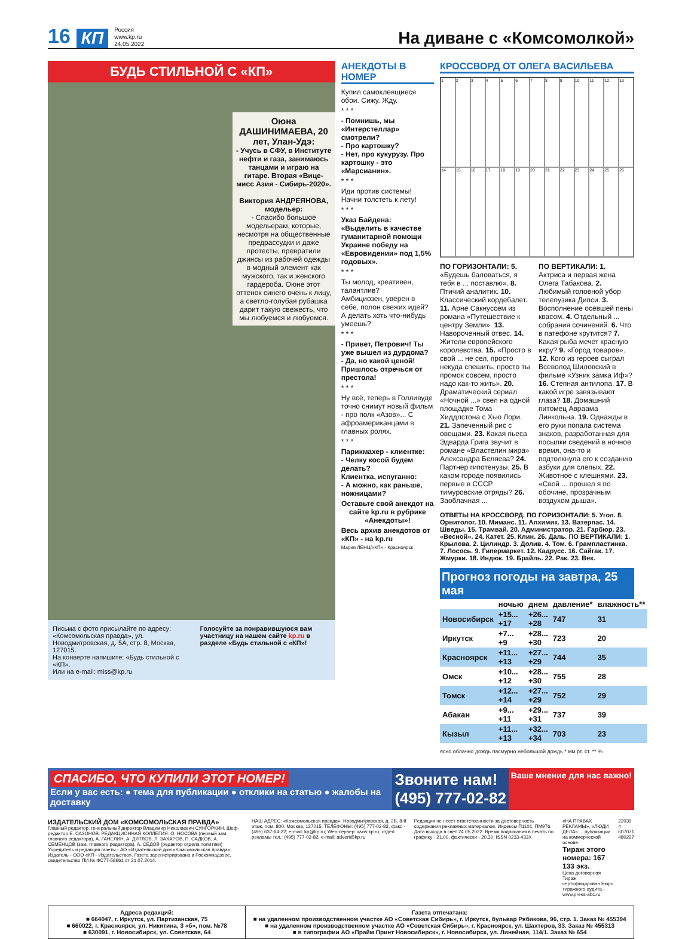16 КП
Россия
www.kp.ru
24.05.2022
На диване с «Комсомолкой»
БУДЬ СТИЛЬНОЙ С «КП»
Оюна ДАШИНИМАЕВА, 20 лет, Улан-Удэ:
- Учусь в СФУ, в Институте нефти и газа, занимаюсь танцами и играю на гитаре. Вторая «Вице-мисс Азия - Сибирь-2020».
Виктория АНДРЕЯНОВА, модельер:
- Спасибо большое модельерам, которые, несмотря на общественные предрассудки и даже протесты, превратили джинсы из рабочей одежды в модный элемент как мужского, так и женского гардероба. Оюне этот оттенок синего очень к лицу, а светло-голубая рубашка дарит такую свежесть, что мы любуемся и любуемся.
Письма с фото присылайте по адресу: «Комсомольская правда», ул. Новодмитровская, д. 5А, стр. 8, Москва, 127015.
На конверте напишите: «Будь стильной с «КП».
Или на e-mail: miss@kp.ru
Голосуйте за понравившуюся вам участницу на нашем сайте kp.ru в разделе «Будь стильной с «КП»!
АНЕКДОТЫ В НОМЕР
Купил самоклеящиеся обои. Сижу. Жду.
* * *
- Помнишь, мы «Интерстеллар» смотрели?
- Про картошку?
- Нет, про кукурузу. Про картошку - это «Марсианин».
* * *
Иди против системы! Начни толстеть к лету!
* * *
Указ Байдена: «Выделить в качестве гуманитарной помощи Украине победу на «Евровидении» под 1,5% годовых».
* * *
Ты молод, креативен, талантлив?
Амбициозен, уверен в себе, полон свежих идей?
А делать хоть что-нибудь умеешь?
* * *
- Привет, Петрович! Ты уже вышел из дурдома?
- Да, но какой ценой! Пришлось отречься от престола!
* * *
Ну всё, теперь в Голливуде точно снимут новый фильм - про полк «Азов»... С афроамериканцами в главных ролях.
* * *
Парикмахер - клиентке:
- Челку косой будем делать?
Клиентка, испуганно:
- А можно, как раньше, ножницами?
Оставьте свой анекдот на сайте kp.ru в рубрике «Анекдоты»!
Весь архив анекдотов от «КП» - на kp.ru
Мария ЛЕНЦ/«КП» - Красноярск
КРОССВОРД ОТ ОЛЕГА ВАСИЛЬЕВА
1
2
3
4
5
6
7
8
9
10
11
12
13
14
15
16
17
18
19
20
21
22
23
24
25
26
ПО ГОРИЗОНТАЛИ: 5. «Будешь баловаться, я тебя в ... поставлю». 8. Птичий аналитик. 10. Классический кордебалет. 11. Арне Сакнуссем из романа «Путешествие к центру Земли». 13. Навороченный отвес. 14. Жители европейского королевства. 15. «Просто в свой ... не сел, просто некуда спешить, просто ты промок совсем, просто надо как-то жить». 20. Драматический сериал «Ночной ...» свел на одной площадке Тома Хиддлстона с Хью Лори. 21. Запеченный рис с овощами. 23. Какая пьеса Эдварда Грига звучит в романе «Властелин мира» Александра Беляева? 24. Партнер гипотенузы. 25. В каком городе появились первые в СССР тимуровские отряды? 26. Заоблачная ...
ПО ВЕРТИКАЛИ: 1. Актриса и первая жена Олега Табакова. 2. Любимый головной убор телепузика Дипси. 3. Восполнение осевшей пены квасом. 4. Отдельный ... собрания сочинений. 6. Что в патефоне крутится? 7. Какая рыба мечет красную икру? 9. «Город товаров». 12. Кого из героев сыграл Всеволод Шиловский в фильме «Узник замка Иф»? 16. Степная антилопа. 17. В какой игре завязывают глаза? 18. Домашний питомец Авраама Линкольна. 19. Однажды в его руки попала система знаков, разработанная для посылки сведений в ночное время, она-то и подтолкнула его к созданию азбуки для слепых. 22. Животное с клешнями. 23. «Свой ... прошел я по обочине, прозрачным воздухом дыша».
ОТВЕТЫ НА КРОССВОРД. ПО ГОРИЗОНТАЛИ: 5. Угол. 8. Орнитолог. 10. Миманс. 11. Алхимик. 13. Ватерпас. 14. Шведы. 15. Трамвай. 20. Администратор. 21. Гарбюр. 23. «Весной». 24. Катет. 25. Клин. 26. Даль. ПО ВЕРТИКАЛИ: 1. Крылова. 2. Цилиндр. 3. Долив. 4. Том. 6. Грампластинка. 7. Лосось. 9. Гипермаркет. 12. Кадрусс. 16. Сайгак. 17. Жмурки. 18. Индюк. 19. Брайль. 22. Рак. 23. Век.
Прогноз погоды на завтра, 25 мая
| | ночью | днем | давление* | влажность** |
| --- | --- | --- | --- | --- |
| Новосибирск | +15... +17 | +26... +28 | 747 | 31 |
| Иркутск | +7... +9 | +28... +30 | 723 | 20 |
| Красноярск | +11... +13 | +27... +29 | 744 | 35 |
| Омск | +10... +12 | +28... +30 | 755 | 28 |
| Томск | +12... +14 | +27... +29 | 752 | 29 |
| Абакан | +9... +11 | +29... +31 | 737 | 39 |
| Кызыл | +11... +13 | +32... +34 | 703 | 23 |
ясно облачно дождь пасмурно небольшой дождь * мм рт. ст. ** %
СПАСИБО, ЧТО КУПИЛИ ЭТОТ НОМЕР!
Если у вас есть: ● тема для публикации ● отклики на статью ● жалобы на доставку
Звоните нам!
(495) 777-02-82
Ваше мнение для нас важно!
ИЗДАТЕЛЬСКИЙ ДОМ «КОМСОМОЛЬСКАЯ ПРАВДА»
Главный редактор, генеральный директор Владимир Николаевич СУНГОРКИН. Шеф-редактор Е. САЗОНОВ. РЕДАКЦИОННАЯ КОЛЛЕГИЯ: О. НОСОВА (первый зам. главного редактора), А. ГАНЕЛИН, А. ДЯТЛОВ, Л. ЗАХАРОВ, П. САДКОВ, А. СЕМЕНЦОВ (зам. главного редактора), А. СЕДОВ (редактор отдела политики)
Учредитель и редакция газеты - АО «Издательский дом «Комсомольская правда». Издатель - ООО «КП - Издательство». Газета зарегистрирована в Роскомнадзоре, свидетельство ПИ № ФС77-58661 от 21.07.2014.
НАШ АДРЕС: «Комсомольская правда», Новодмитровская, д. 2Б, 8-й этаж, пом. 800, Москва, 127015. ТЕЛЕФОНЫ: (495) 777-02-82, факс - (495) 637-64-22; e-mail: kp@kp.ru; Web-сервер: www.kp.ru; отдел рекламы тел.: (495) 777-02-82; e-mail: advert@kp.ru
Редакция не несет ответственности за достоверность содержания рекламных материалов. Индексы П1101, ПМ976. Дата выхода в свет 24.05.2022. Время подписания в печать по графику - 21.00, фактически - 20.30. ISSN 0233-433X
«НА ПРАВАХ РЕКЛАМЫ», «ЛЮДИ ДЕЛА» ... публикации на коммерческой основе.
Тираж этого номера: 167 133 экз.
Цена договорная
Тираж сертифицирован Бюро тиражного аудита - www.press-abc.ru
22039
4 607071 480227
Адреса редакций:
■ 664047, г. Иркутск, ул. Партизанская, 75
■ 660022, г. Красноярск, ул. Никитина, 3 «б», пом. №78
■ 630091, г. Новосибирск, ул. Советская, 64
Газета отпечатана:
■ на удаленном производственном участке АО «Советская Сибирь», г. Иркутск, бульвар Рябикова, 96, стр. 1. Заказ № 455394
■ на удаленном производственном участке АО «Советская Сибирь», г. Красноярск, ул. Шахтеров, 33. Заказ № 455313
■ в типографии АО «Прайм Принт Новосибирск», г. Новосибирск, ул. Линейная, 114/1. Заказ № 654